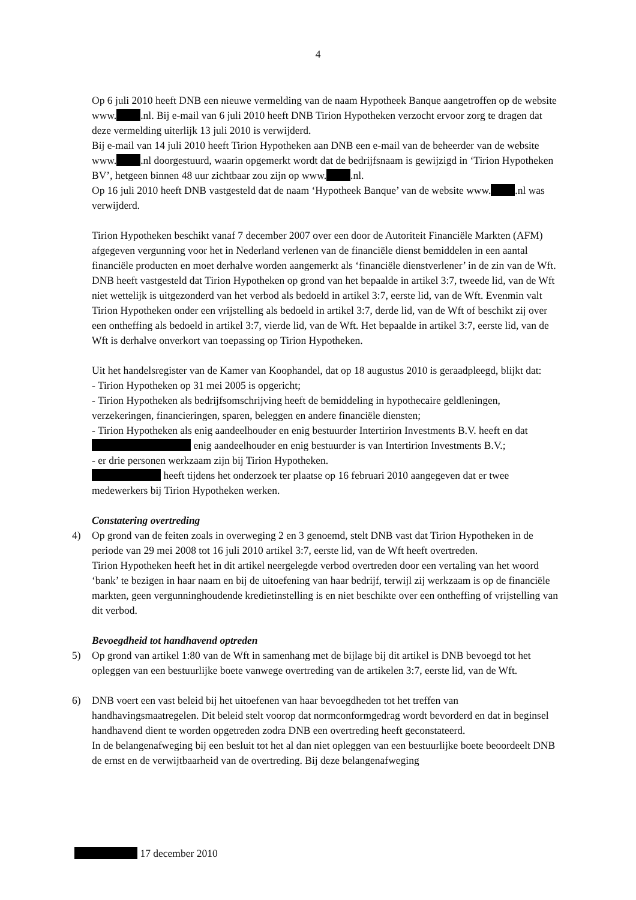4
Op 6 juli 2010 heeft DNB een nieuwe vermelding van de naam Hypotheek Banque aangetroffen op de website www. .nl. Bij e-mail van 6 juli 2010 heeft DNB Tirion Hypotheken verzocht ervoor zorg te dragen dat deze vermelding uiterlijk 13 juli 2010 is verwijderd.
Bij e-mail van 14 juli 2010 heeft Tirion Hypotheken aan DNB een e-mail van de beheerder van de website www. .nl doorgestuurd, waarin opgemerkt wordt dat de bedrijfsnaam is gewijzigd in ‘Tirion Hypotheken BV’, hetgeen binnen 48 uur zichtbaar zou zijn op www. .nl.
Op 16 juli 2010 heeft DNB vastgesteld dat de naam ‘Hypotheek Banque’ van de website www. .nl was verwijderd.
Tirion Hypotheken beschikt vanaf 7 december 2007 over een door de Autoriteit Financiële Markten (AFM) afgegeven vergunning voor het in Nederland verlenen van de financiële dienst bemiddelen in een aantal financiële producten en moet derhalve worden aangemerkt als ‘financiële dienstverlener’ in de zin van de Wft. DNB heeft vastgesteld dat Tirion Hypotheken op grond van het bepaalde in artikel 3:7, tweede lid, van de Wft niet wettelijk is uitgezonderd van het verbod als bedoeld in artikel 3:7, eerste lid, van de Wft. Evenmin valt Tirion Hypotheken onder een vrijstelling als bedoeld in artikel 3:7, derde lid, van de Wft of beschikt zij over een ontheffing als bedoeld in artikel 3:7, vierde lid, van de Wft. Het bepaalde in artikel 3:7, eerste lid, van de Wft is derhalve onverkort van toepassing op Tirion Hypotheken.
Uit het handelsregister van de Kamer van Koophandel, dat op 18 augustus 2010 is geraadpleegd, blijkt dat:
- Tirion Hypotheken op 31 mei 2005 is opgericht;
- Tirion Hypotheken als bedrijfsomschrijving heeft de bemiddeling in hypothecaire geldleningen, verzekeringen, financieringen, sparen, beleggen en andere financiële diensten;
- Tirion Hypotheken als enig aandeelhouder en enig bestuurder Intertirion Investments B.V. heeft en dat enig aandeelhouder en enig bestuurder is van Intertirion Investments B.V.;
- er drie personen werkzaam zijn bij Tirion Hypotheken.
heeft tijdens het onderzoek ter plaatse op 16 februari 2010 aangegeven dat er twee medewerkers bij Tirion Hypotheken werken.
Constatering overtreding
4) Op grond van de feiten zoals in overweging 2 en 3 genoemd, stelt DNB vast dat Tirion Hypotheken in de periode van 29 mei 2008 tot 16 juli 2010 artikel 3:7, eerste lid, van de Wft heeft overtreden.
Tirion Hypotheken heeft het in dit artikel neergelegde verbod overtreden door een vertaling van het woord ‘bank’ te bezigen in haar naam en bij de uitoefening van haar bedrijf, terwijl zij werkzaam is op de financiële markten, geen vergunninghoudende kredietinstelling is en niet beschikte over een ontheffing of vrijstelling van dit verbod.
Bevoegdheid tot handhavend optreden
5) Op grond van artikel 1:80 van de Wft in samenhang met de bijlage bij dit artikel is DNB bevoegd tot het opleggen van een bestuurlijke boete vanwege overtreding van de artikelen 3:7, eerste lid, van de Wft.
6) DNB voert een vast beleid bij het uitoefenen van haar bevoegdheden tot het treffen van handhavingsmaatregelen. Dit beleid stelt voorop dat normconformgedrag wordt bevorderd en dat in beginsel handhavend dient te worden opgetreden zodra DNB een overtreding heeft geconstateerd.
In de belangenafweging bij een besluit tot het al dan niet opleggen van een bestuurlijke boete beoordeelt DNB de ernst en de verwijtbaarheid van de overtreding. Bij deze belangenafweging
17 december 2010